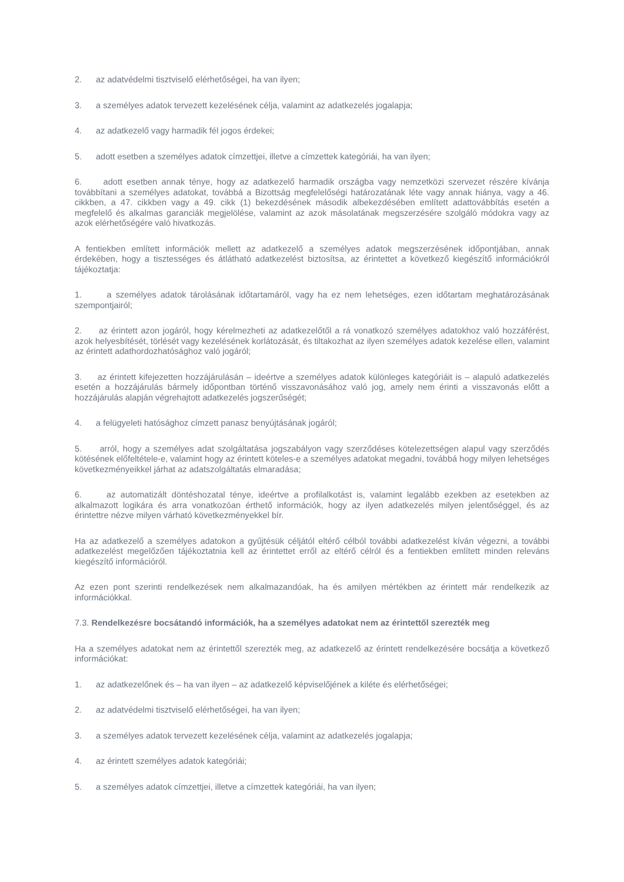2. az adatvédelmi tisztviselő elérhetőségei, ha van ilyen;
3. a személyes adatok tervezett kezelésének célja, valamint az adatkezelés jogalapja;
4. az adatkezelő vagy harmadik fél jogos érdekei;
5. adott esetben a személyes adatok címzettjei, illetve a címzettek kategóriái, ha van ilyen;
6. adott esetben annak ténye, hogy az adatkezelő harmadik országba vagy nemzetközi szervezet részére kívánja továbbítani a személyes adatokat, továbbá a Bizottság megfelelőségi határozatának léte vagy annak hiánya, vagy a 46. cikkben, a 47. cikkben vagy a 49. cikk (1) bekezdésének második albekezdésében említett adattovábbítás esetén a megfelelő és alkalmas garanciák megjelölése, valamint az azok másolatának megszerzésére szolgáló módokra vagy az azok elérhetőségére való hivatkozás.
A fentiekben említett információk mellett az adatkezelő a személyes adatok megszerzésének időpontjában, annak érdekében, hogy a tisztességes és átlátható adatkezelést biztosítsa, az érintettet a következő kiegészítő információkról tájékoztatja:
1. a személyes adatok tárolásának időtartamáról, vagy ha ez nem lehetséges, ezen időtartam meghatározásának szempontjairól;
2. az érintett azon jogáról, hogy kérelmezheti az adatkezelőtől a rá vonatkozó személyes adatokhoz való hozzáférést, azok helyesbítését, törlését vagy kezelésének korlátozását, és tiltakozhat az ilyen személyes adatok kezelése ellen, valamint az érintett adathordozhatósághoz való jogáról;
3. az érintett kifejezetten hozzájárulásán – ideértve a személyes adatok különleges kategóriáit is – alapuló adatkezelés esetén a hozzájárulás bármely időpontban történő visszavonásához való jog, amely nem érinti a visszavonás előtt a hozzájárulás alapján végrehajtott adatkezelés jogszerűségét;
4. a felügyeleti hatósághoz címzett panasz benyújtásának jogáról;
5. arról, hogy a személyes adat szolgáltatása jogszabályon vagy szerződéses kötelezettségen alapul vagy szerződés kötésének előfeltétele-e, valamint hogy az érintett köteles-e a személyes adatokat megadni, továbbá hogy milyen lehetséges következményeikkel járhat az adatszolgáltatás elmaradása;
6. az automatizált döntéshozatal ténye, ideértve a profilalkotást is, valamint legalább ezekben az esetekben az alkalmazott logikára és arra vonatkozóan érthető információk, hogy az ilyen adatkezelés milyen jelentőséggel, és az érintettre nézve milyen várható következményekkel bír.
Ha az adatkezelő a személyes adatokon a gyűjtésük céljától eltérő célból további adatkezelést kíván végezni, a további adatkezelést megelőzően tájékoztatnia kell az érintettet erről az eltérő célról és a fentiekben említett minden releváns kiegészítő információról.
Az ezen pont szerinti rendelkezések nem alkalmazandóak, ha és amilyen mértékben az érintett már rendelkezik az információkkal.
7.3. Rendelkezésre bocsátandó információk, ha a személyes adatokat nem az érintettől szerezték meg
Ha a személyes adatokat nem az érintettől szerezték meg, az adatkezelő az érintett rendelkezésére bocsátja a következő információkat:
1. az adatkezelőnek és – ha van ilyen – az adatkezelő képviselőjének a kiléte és elérhetőségei;
2. az adatvédelmi tisztviselő elérhetőségei, ha van ilyen;
3. a személyes adatok tervezett kezelésének célja, valamint az adatkezelés jogalapja;
4. az érintett személyes adatok kategóriái;
5. a személyes adatok címzettjei, illetve a címzettek kategóriái, ha van ilyen;